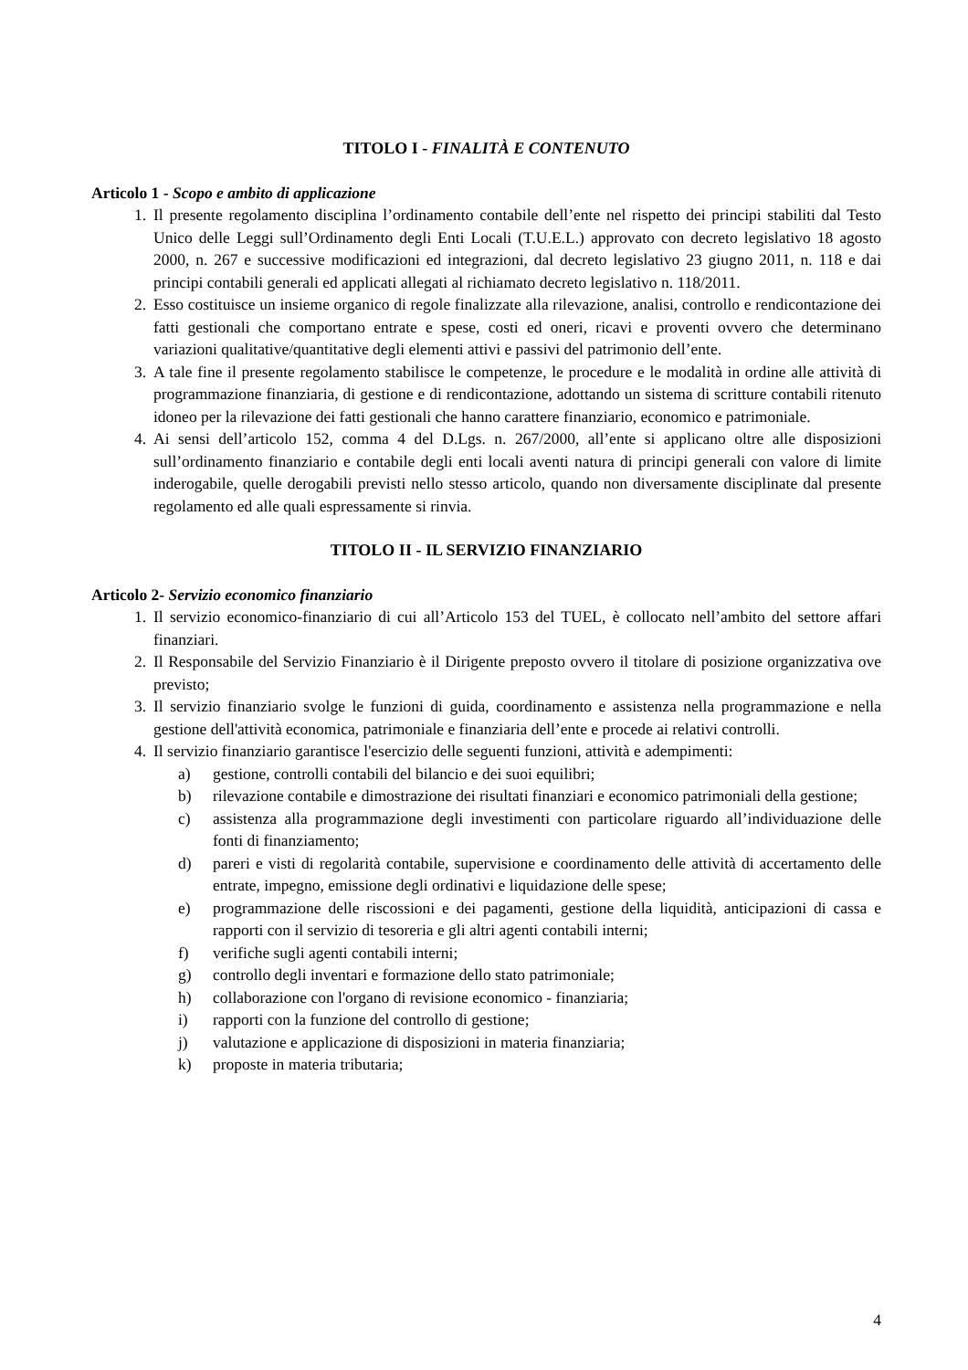TITOLO I - FINALITÀ E CONTENUTO
Articolo 1 - Scopo e ambito di applicazione
1. Il presente regolamento disciplina l’ordinamento contabile dell’ente nel rispetto dei principi stabiliti dal Testo Unico delle Leggi sull’Ordinamento degli Enti Locali (T.U.E.L.) approvato con decreto legislativo 18 agosto 2000, n. 267 e successive modificazioni ed integrazioni, dal decreto legislativo 23 giugno 2011, n. 118 e dai principi contabili generali ed applicati allegati al richiamato decreto legislativo n. 118/2011.
2. Esso costituisce un insieme organico di regole finalizzate alla rilevazione, analisi, controllo e rendicontazione dei fatti gestionali che comportano entrate e spese, costi ed oneri, ricavi e proventi ovvero che determinano variazioni qualitative/quantitative degli elementi attivi e passivi del patrimonio dell’ente.
3. A tale fine il presente regolamento stabilisce le competenze, le procedure e le modalità in ordine alle attività di programmazione finanziaria, di gestione e di rendicontazione, adottando un sistema di scritture contabili ritenuto idoneo per la rilevazione dei fatti gestionali che hanno carattere finanziario, economico e patrimoniale.
4. Ai sensi dell’articolo 152, comma 4 del D.Lgs. n. 267/2000, all’ente si applicano oltre alle disposizioni sull’ordinamento finanziario e contabile degli enti locali aventi natura di principi generali con valore di limite inderogabile, quelle derogabili previsti nello stesso articolo, quando non diversamente disciplinate dal presente regolamento ed alle quali espressamente si rinvia.
TITOLO II - IL SERVIZIO FINANZIARIO
Articolo 2- Servizio economico finanziario
1. Il servizio economico-finanziario di cui all’Articolo 153 del TUEL, è collocato nell’ambito del settore affari finanziari.
2. Il Responsabile del Servizio Finanziario è il Dirigente preposto ovvero il titolare di posizione organizzativa ove previsto;
3. Il servizio finanziario svolge le funzioni di guida, coordinamento e assistenza nella programmazione e nella gestione dell'attività economica, patrimoniale e finanziaria dell’ente e procede ai relativi controlli.
4. Il servizio finanziario garantisce l'esercizio delle seguenti funzioni, attività e adempimenti:
a) gestione, controlli contabili del bilancio e dei suoi equilibri;
b) rilevazione contabile e dimostrazione dei risultati finanziari e economico patrimoniali della gestione;
c) assistenza alla programmazione degli investimenti con particolare riguardo all’individuazione delle fonti di finanziamento;
d) pareri e visti di regolarità contabile, supervisione e coordinamento delle attività di accertamento delle entrate, impegno, emissione degli ordinativi e liquidazione delle spese;
e) programmazione delle riscossioni e dei pagamenti, gestione della liquidità, anticipazioni di cassa e rapporti con il servizio di tesoreria e gli altri agenti contabili interni;
f) verifiche sugli agenti contabili interni;
g) controllo degli inventari e formazione dello stato patrimoniale;
h) collaborazione con l'organo di revisione economico - finanziaria;
i) rapporti con la funzione del controllo di gestione;
j) valutazione e applicazione di disposizioni in materia finanziaria;
k) proposte in materia tributaria;
4